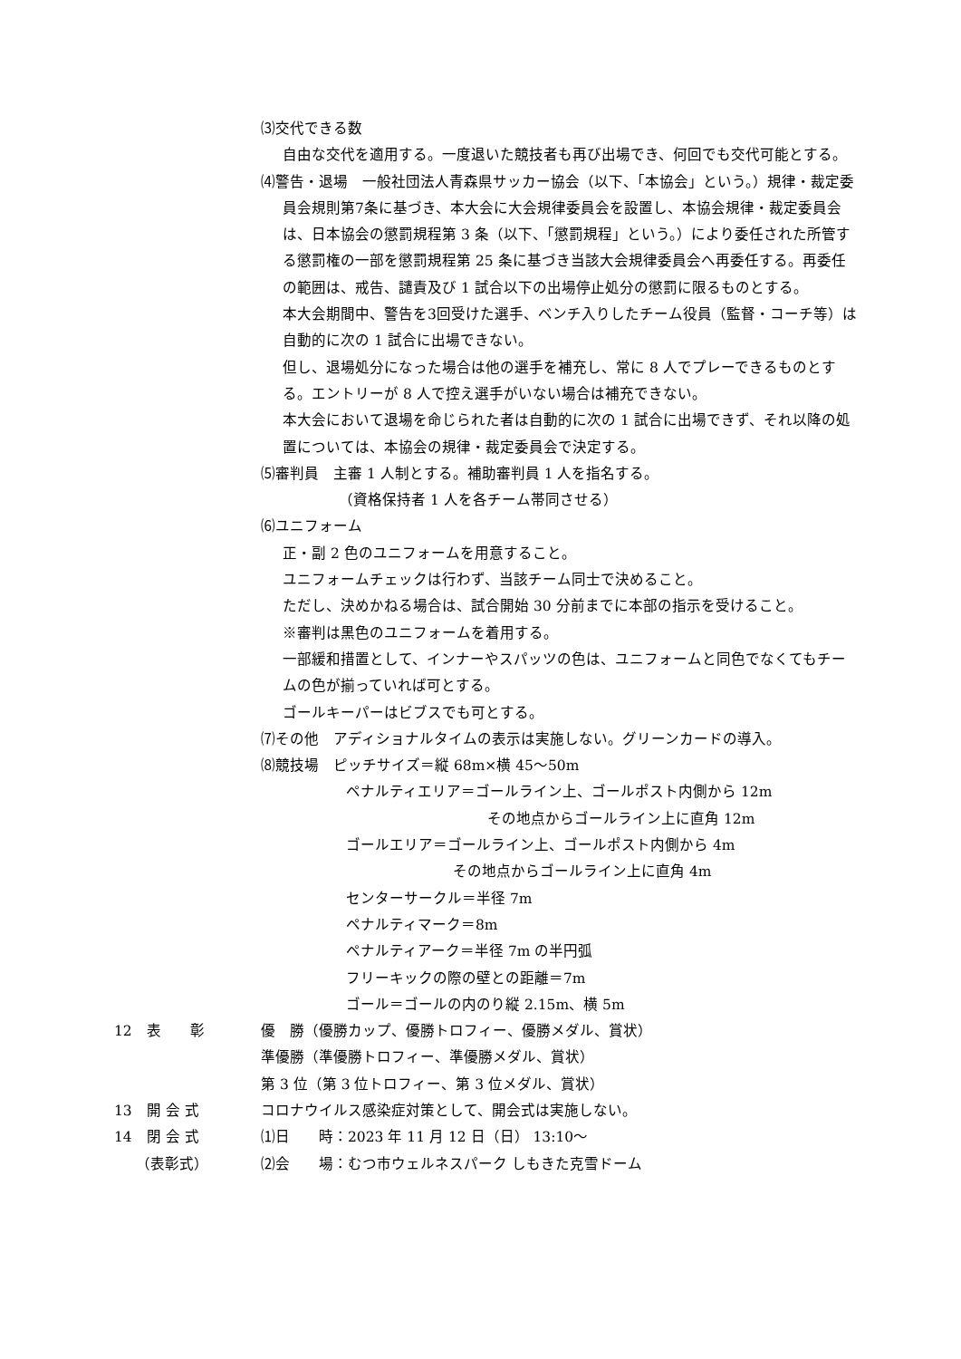⑶交代できる数
自由な交代を適用する。一度退いた競技者も再び出場でき、何回でも交代可能とする。
⑷警告・退場　一般社団法人青森県サッカー協会（以下、「本協会」という。）規律・裁定委員会規則第7条に基づき、本大会に大会規律委員会を設置し、本協会規律・裁定委員会は、日本協会の懲罰規程第 3 条（以下、「懲罰規程」という。）により委任された所管する懲罰権の一部を懲罰規程第 25 条に基づき当該大会規律委員会へ再委任する。再委任の範囲は、戒告、譴責及び 1 試合以下の出場停止処分の懲罰に限るものとする。
本大会期間中、警告を3回受けた選手、ベンチ入りしたチーム役員（監督・コーチ等）は自動的に次の 1 試合に出場できない。
但し、退場処分になった場合は他の選手を補充し、常に 8 人でプレーできるものとする。エントリーが 8 人で控え選手がいない場合は補充できない。
本大会において退場を命じられた者は自動的に次の 1 試合に出場できず、それ以降の処置については、本協会の規律・裁定委員会で決定する。
⑸審判員　主審 1 人制とする。補助審判員 1 人を指名する。
（資格保持者 1 人を各チーム帯同させる）
⑹ユニフォーム
正・副 2 色のユニフォームを用意すること。
ユニフォームチェックは行わず、当該チーム同士で決めること。
ただし、決めかねる場合は、試合開始 30 分前までに本部の指示を受けること。
※審判は黒色のユニフォームを着用する。
一部緩和措置として、インナーやスパッツの色は、ユニフォームと同色でなくてもチームの色が揃っていれば可とする。
ゴールキーパーはビブスでも可とする。
⑺その他　アディショナルタイムの表示は実施しない。グリーンカードの導入。
⑻競技場　ピッチサイズ＝縦 68m×横 45～50m
ペナルティエリア＝ゴールライン上、ゴールポスト内側から 12m
その地点からゴールライン上に直角 12m
ゴールエリア＝ゴールライン上、ゴールポスト内側から 4m
その地点からゴールライン上に直角 4m
センターサークル＝半径 7m
ペナルティマーク＝8m
ペナルティアーク＝半径 7m の半円弧
フリーキックの際の壁との距離＝7m
ゴール＝ゴールの内のり縦 2.15m、横 5m
12　表　　彰 優　勝（優勝カップ、優勝トロフィー、優勝メダル、賞状）
準優勝（準優勝トロフィー、準優勝メダル、賞状）
第 3 位（第 3 位トロフィー、第 3 位メダル、賞状）
13　開 会 式 コロナウイルス感染症対策として、開会式は実施しない。
14　閉 会 式
　　（表彰式）
⑴日　　時：2023 年 11 月 12 日（日） 13:10～
⑵会　　場：むつ市ウェルネスパーク しもきた克雪ドーム